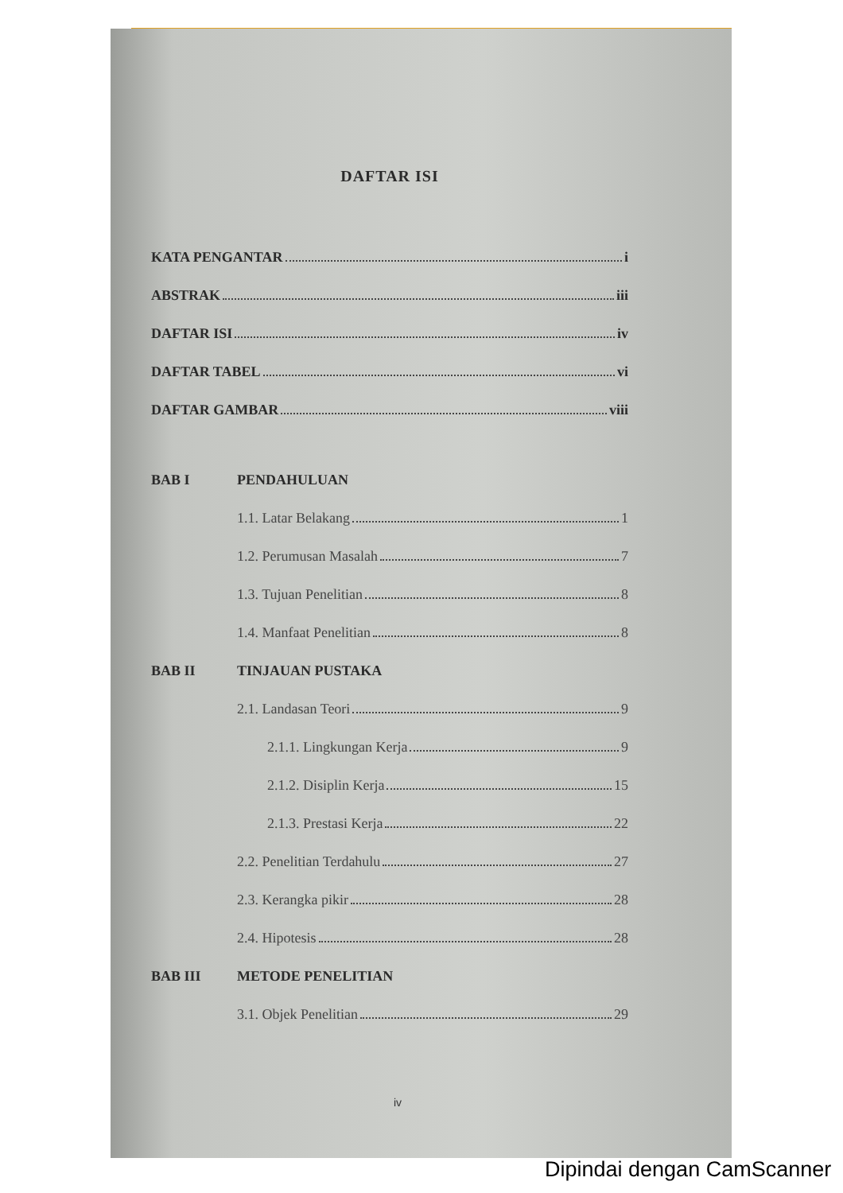DAFTAR ISI
KATA PENGANTAR i
ABSTRAK iii
DAFTAR ISI iv
DAFTAR TABEL vi
DAFTAR GAMBAR viii
BAB I PENDAHULUAN
1.1. Latar Belakang 1
1.2. Perumusan Masalah 7
1.3. Tujuan Penelitian 8
1.4. Manfaat Penelitian 8
BAB II TINJAUAN PUSTAKA
2.1. Landasan Teori 9
2.1.1. Lingkungan Kerja 9
2.1.2. Disiplin Kerja 15
2.1.3. Prestasi Kerja 22
2.2. Penelitian Terdahulu 27
2.3. Kerangka pikir 28
2.4. Hipotesis 28
BAB III METODE PENELITIAN
3.1. Objek Penelitian 29
iv
Dipindai dengan CamScanner